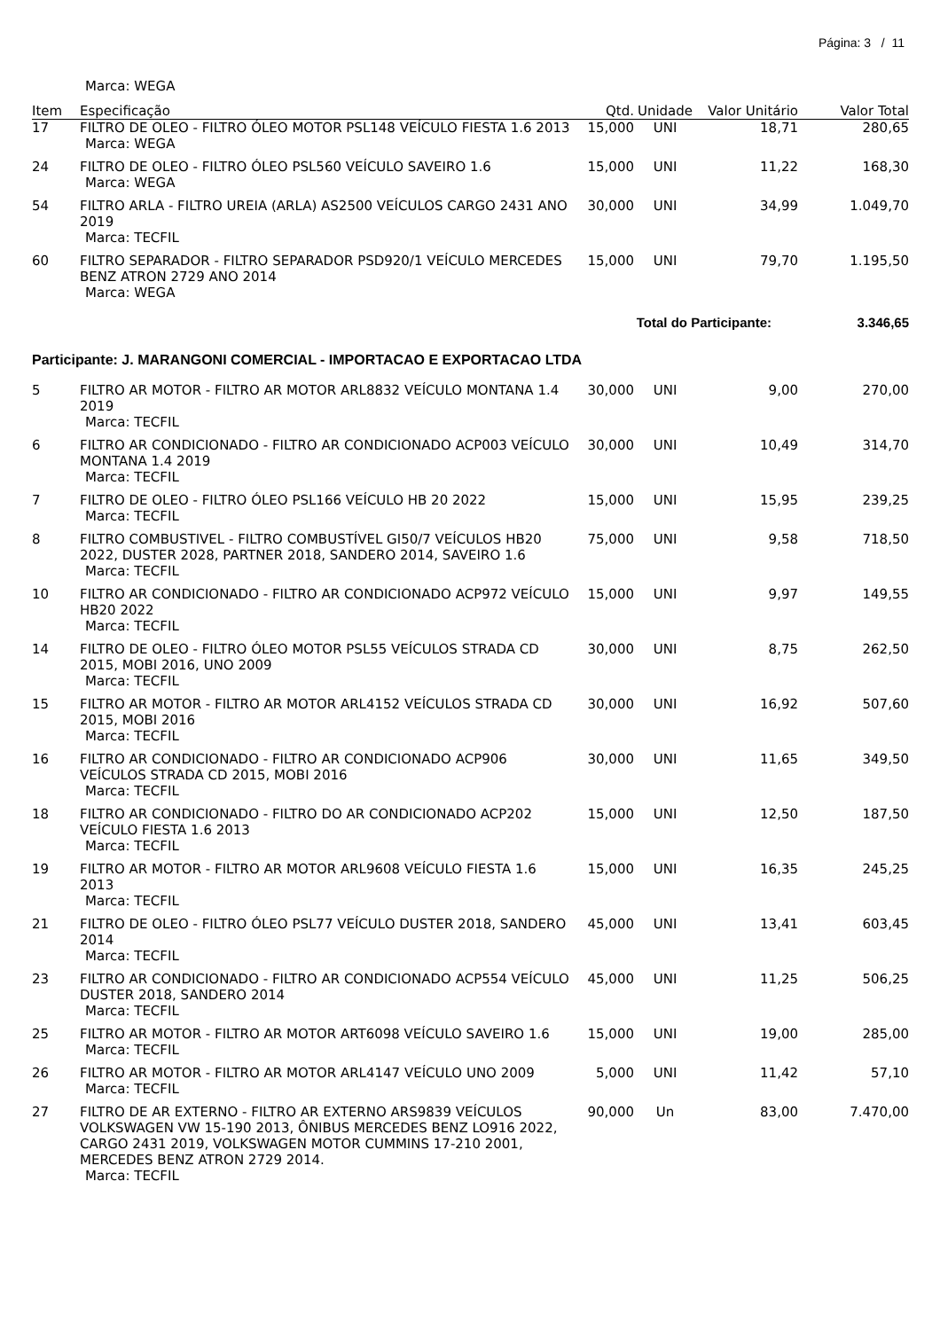Página: 3 / 11
Marca: WEGA
| Item | Especificação | Qtd. | Unidade | Valor Unitário | Valor Total |
| --- | --- | --- | --- | --- | --- |
| 17 | FILTRO DE OLEO - FILTRO ÓLEO MOTOR PSL148 VEÍCULO FIESTA 1.6 2013 Marca: WEGA | 15,000 | UNI | 18,71 | 280,65 |
| 24 | FILTRO DE OLEO - FILTRO ÓLEO PSL560 VEÍCULO SAVEIRO 1.6 Marca: WEGA | 15,000 | UNI | 11,22 | 168,30 |
| 54 | FILTRO ARLA - FILTRO UREIA (ARLA) AS2500 VEÍCULOS CARGO 2431 ANO 2019 Marca: TECFIL | 30,000 | UNI | 34,99 | 1.049,70 |
| 60 | FILTRO SEPARADOR - FILTRO SEPARADOR PSD920/1 VEÍCULO MERCEDES BENZ ATRON 2729 ANO 2014 Marca: WEGA | 15,000 | UNI | 79,70 | 1.195,50 |
| Total do Participante: | | | | | 3.346,65 |
Participante: J. MARANGONI COMERCIAL - IMPORTACAO E EXPORTACAO LTDA
| 5 | FILTRO AR MOTOR - FILTRO AR MOTOR ARL8832 VEÍCULO MONTANA 1.4 2019 Marca: TECFIL | 30,000 | UNI | 9,00 | 270,00 |
| 6 | FILTRO AR CONDICIONADO - FILTRO AR CONDICIONADO ACP003 VEÍCULO MONTANA 1.4 2019 Marca: TECFIL | 30,000 | UNI | 10,49 | 314,70 |
| 7 | FILTRO DE OLEO - FILTRO ÓLEO PSL166 VEÍCULO HB 20 2022 Marca: TECFIL | 15,000 | UNI | 15,95 | 239,25 |
| 8 | FILTRO COMBUSTIVEL - FILTRO COMBUSTÍVEL GI50/7 VEÍCULOS HB20 2022, DUSTER 2028, PARTNER 2018, SANDERO 2014, SAVEIRO 1.6 Marca: TECFIL | 75,000 | UNI | 9,58 | 718,50 |
| 10 | FILTRO AR CONDICIONADO - FILTRO AR CONDICIONADO ACP972 VEÍCULO HB20 2022 Marca: TECFIL | 15,000 | UNI | 9,97 | 149,55 |
| 14 | FILTRO DE OLEO - FILTRO ÓLEO MOTOR PSL55 VEÍCULOS STRADA CD 2015, MOBI 2016, UNO 2009 Marca: TECFIL | 30,000 | UNI | 8,75 | 262,50 |
| 15 | FILTRO AR MOTOR - FILTRO AR MOTOR ARL4152 VEÍCULOS STRADA CD 2015, MOBI 2016 Marca: TECFIL | 30,000 | UNI | 16,92 | 507,60 |
| 16 | FILTRO AR CONDICIONADO - FILTRO AR CONDICIONADO ACP906 VEÍCULOS STRADA CD 2015, MOBI 2016 Marca: TECFIL | 30,000 | UNI | 11,65 | 349,50 |
| 18 | FILTRO AR CONDICIONADO - FILTRO DO AR CONDICIONADO ACP202 VEÍCULO FIESTA 1.6 2013 Marca: TECFIL | 15,000 | UNI | 12,50 | 187,50 |
| 19 | FILTRO AR MOTOR - FILTRO AR MOTOR ARL9608 VEÍCULO FIESTA 1.6 2013 Marca: TECFIL | 15,000 | UNI | 16,35 | 245,25 |
| 21 | FILTRO DE OLEO - FILTRO ÓLEO PSL77 VEÍCULO DUSTER 2018, SANDERO 2014 Marca: TECFIL | 45,000 | UNI | 13,41 | 603,45 |
| 23 | FILTRO AR CONDICIONADO - FILTRO AR CONDICIONADO ACP554 VEÍCULO DUSTER 2018, SANDERO 2014 Marca: TECFIL | 45,000 | UNI | 11,25 | 506,25 |
| 25 | FILTRO AR MOTOR - FILTRO AR MOTOR ART6098 VEÍCULO SAVEIRO 1.6 Marca: TECFIL | 15,000 | UNI | 19,00 | 285,00 |
| 26 | FILTRO AR MOTOR - FILTRO AR MOTOR ARL4147 VEÍCULO UNO 2009 Marca: TECFIL | 5,000 | UNI | 11,42 | 57,10 |
| 27 | FILTRO DE AR EXTERNO - FILTRO AR EXTERNO ARS9839 VEÍCULOS VOLKSWAGEN VW 15-190 2013, ÔNIBUS MERCEDES BENZ LO916 2022, CARGO 2431 2019, VOLKSWAGEN MOTOR CUMMINS 17-210 2001, MERCEDES BENZ ATRON 2729 2014. Marca: TECFIL | 90,000 | Un | 83,00 | 7.470,00 |